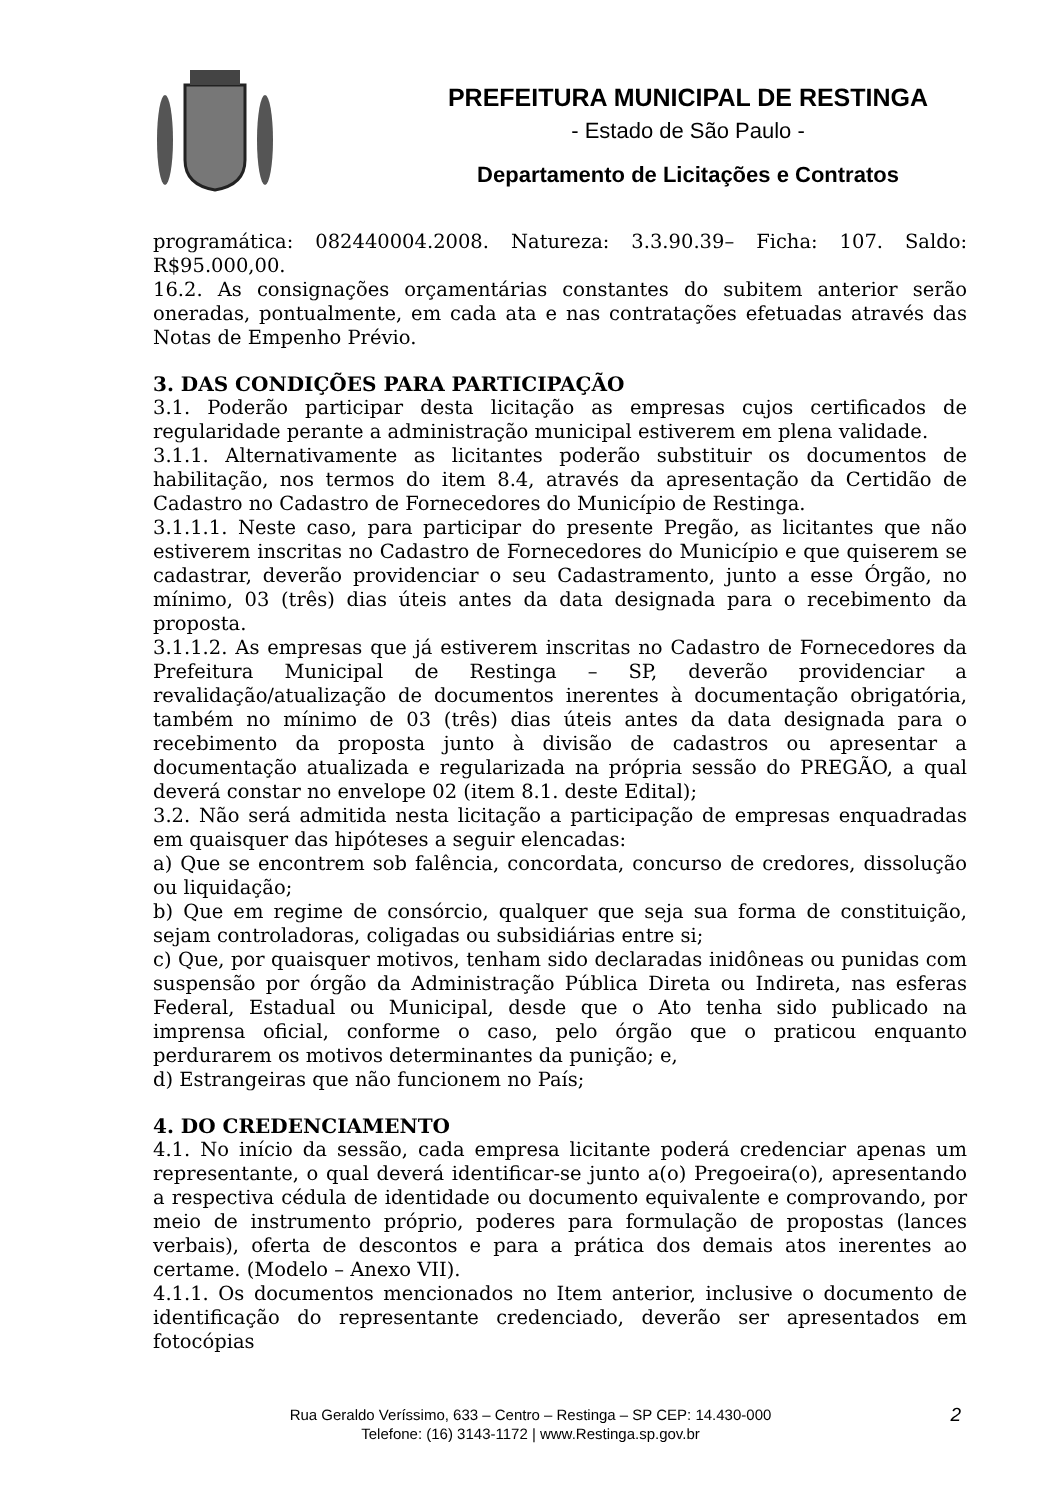PREFEITURA MUNICIPAL DE RESTINGA
- Estado de São Paulo -
Departamento de Licitações e Contratos
programática: 082440004.2008. Natureza: 3.3.90.39– Ficha: 107. Saldo: R$95.000,00.
16.2. As consignações orçamentárias constantes do subitem anterior serão oneradas, pontualmente, em cada ata e nas contratações efetuadas através das Notas de Empenho Prévio.
3. DAS CONDIÇÕES PARA PARTICIPAÇÃO
3.1. Poderão participar desta licitação as empresas cujos certificados de regularidade perante a administração municipal estiverem em plena validade.
3.1.1. Alternativamente as licitantes poderão substituir os documentos de habilitação, nos termos do item 8.4, através da apresentação da Certidão de Cadastro no Cadastro de Fornecedores do Município de Restinga.
3.1.1.1. Neste caso, para participar do presente Pregão, as licitantes que não estiverem inscritas no Cadastro de Fornecedores do Município e que quiserem se cadastrar, deverão providenciar o seu Cadastramento, junto a esse Órgão, no mínimo, 03 (três) dias úteis antes da data designada para o recebimento da proposta.
3.1.1.2. As empresas que já estiverem inscritas no Cadastro de Fornecedores da Prefeitura Municipal de Restinga – SP, deverão providenciar a revalidação/atualização de documentos inerentes à documentação obrigatória, também no mínimo de 03 (três) dias úteis antes da data designada para o recebimento da proposta junto à divisão de cadastros ou apresentar a documentação atualizada e regularizada na própria sessão do PREGÃO, a qual deverá constar no envelope 02 (item 8.1. deste Edital);
3.2. Não será admitida nesta licitação a participação de empresas enquadradas em quaisquer das hipóteses a seguir elencadas:
a) Que se encontrem sob falência, concordata, concurso de credores, dissolução ou liquidação;
b) Que em regime de consórcio, qualquer que seja sua forma de constituição, sejam controladoras, coligadas ou subsidiárias entre si;
c) Que, por quaisquer motivos, tenham sido declaradas inidôneas ou punidas com suspensão por órgão da Administração Pública Direta ou Indireta, nas esferas Federal, Estadual ou Municipal, desde que o Ato tenha sido publicado na imprensa oficial, conforme o caso, pelo órgão que o praticou enquanto perdurarem os motivos determinantes da punição; e,
d) Estrangeiras que não funcionem no País;
4. DO CREDENCIAMENTO
4.1. No início da sessão, cada empresa licitante poderá credenciar apenas um representante, o qual deverá identificar-se junto a(o) Pregoeira(o), apresentando a respectiva cédula de identidade ou documento equivalente e comprovando, por meio de instrumento próprio, poderes para formulação de propostas (lances verbais), oferta de descontos e para a prática dos demais atos inerentes ao certame. (Modelo – Anexo VII).
4.1.1. Os documentos mencionados no Item anterior, inclusive o documento de identificação do representante credenciado, deverão ser apresentados em fotocópias
Rua Geraldo Veríssimo, 633 – Centro – Restinga – SP CEP: 14.430-000
Telefone: (16) 3143-1172 | www.Restinga.sp.gov.br
2